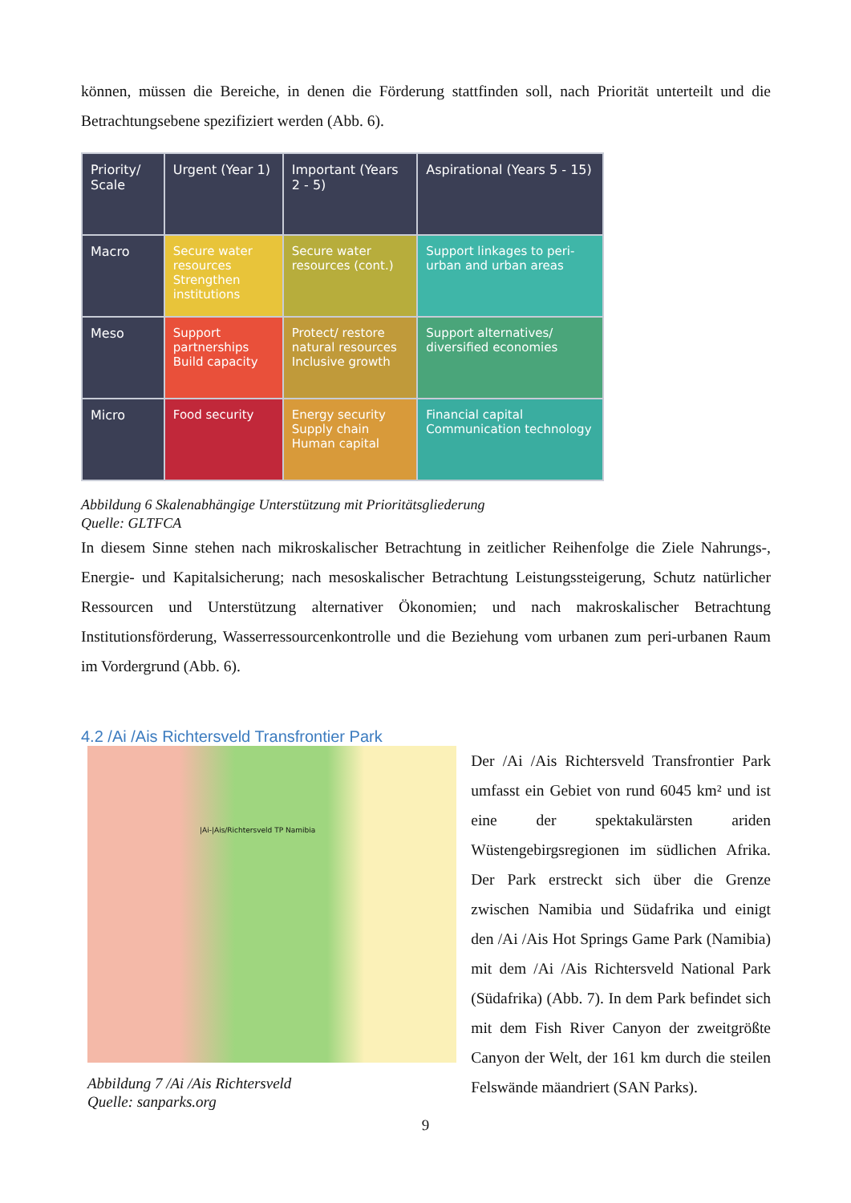können, müssen die Bereiche, in denen die Förderung stattfinden soll, nach Priorität unterteilt und die Betrachtungsebene spezifiziert werden (Abb. 6).
| Priority/ Scale | Urgent (Year 1) | Important (Years 2 - 5) | Aspirational (Years 5 - 15) |
| --- | --- | --- | --- |
| Macro | Secure water resources Strengthen institutions | Secure water resources (cont.) | Support linkages to peri-urban and urban areas |
| Meso | Support partnerships Build capacity | Protect/ restore natural resources Inclusive growth | Support alternatives/ diversified economies |
| Micro | Food security | Energy security Supply chain Human capital | Financial capital Communication technology |
Abbildung 6 Skalenabhängige Unterstützung mit Prioritätsgliederung
Quelle: GLTFCA
In diesem Sinne stehen nach mikroskalischer Betrachtung in zeitlicher Reihenfolge die Ziele Nahrungs-, Energie- und Kapitalsicherung; nach mesoskalischer Betrachtung Leistungssteigerung, Schutz natürlicher Ressourcen und Unterstützung alternativer Ökonomien; und nach makroskalischer Betrachtung Institutionsförderung, Wasserressourcenkontrolle und die Beziehung vom urbanen zum peri-urbanen Raum im Vordergrund (Abb. 6).
4.2 /Ai /Ais Richtersveld Transfrontier Park
|Ai-|Ais/Richtersveld TP Namibia
Abbildung 7 /Ai /Ais Richtersveld
Quelle: sanparks.org
Der /Ai /Ais Richtersveld Transfrontier Park umfasst ein Gebiet von rund 6045 km² und ist eine der spektakulärsten ariden Wüstengebirgsregionen im südlichen Afrika. Der Park erstreckt sich über die Grenze zwischen Namibia und Südafrika und einigt den /Ai /Ais Hot Springs Game Park (Namibia) mit dem /Ai /Ais Richtersveld National Park (Südafrika) (Abb. 7). In dem Park befindet sich mit dem Fish River Canyon der zweitgrößte Canyon der Welt, der 161 km durch die steilen Felswände mäandriert (SAN Parks).
9